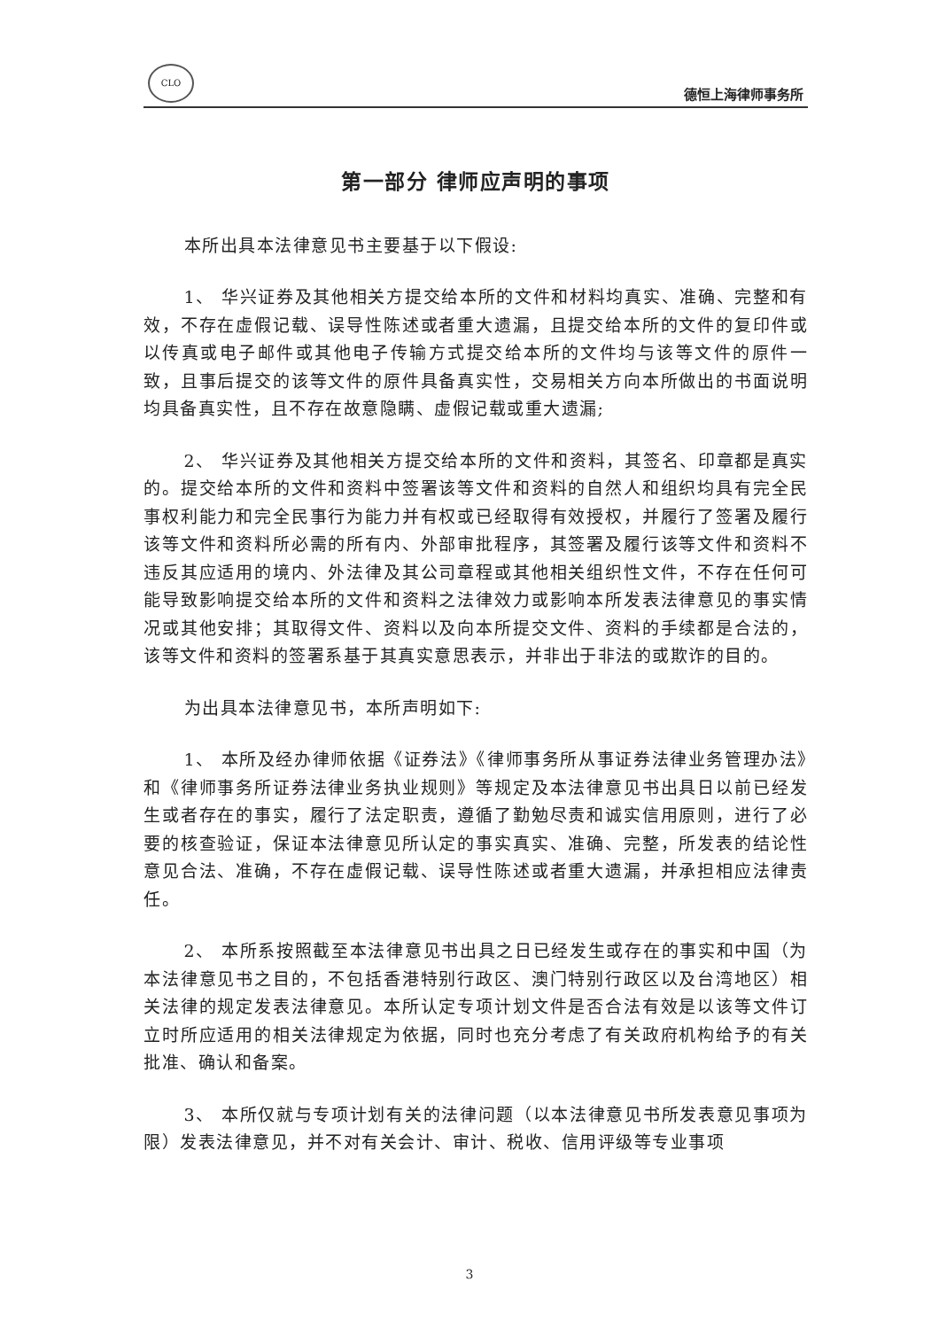CLO
德恒上海律师事务所
第一部分 律师应声明的事项
本所出具本法律意见书主要基于以下假设:
1、 华兴证券及其他相关方提交给本所的文件和材料均真实、准确、完整和有效，不存在虚假记载、误导性陈述或者重大遗漏，且提交给本所的文件的复印件或以传真或电子邮件或其他电子传输方式提交给本所的文件均与该等文件的原件一致，且事后提交的该等文件的原件具备真实性，交易相关方向本所做出的书面说明均具备真实性，且不存在故意隐瞒、虚假记载或重大遗漏;
2、 华兴证券及其他相关方提交给本所的文件和资料，其签名、印章都是真实的。提交给本所的文件和资料中签署该等文件和资料的自然人和组织均具有完全民事权利能力和完全民事行为能力并有权或已经取得有效授权，并履行了签署及履行该等文件和资料所必需的所有内、外部审批程序，其签署及履行该等文件和资料不违反其应适用的境内、外法律及其公司章程或其他相关组织性文件，不存在任何可能导致影响提交给本所的文件和资料之法律效力或影响本所发表法律意见的事实情况或其他安排；其取得文件、资料以及向本所提交文件、资料的手续都是合法的，该等文件和资料的签署系基于其真实意思表示，并非出于非法的或欺诈的目的。
为出具本法律意见书，本所声明如下:
1、 本所及经办律师依据《证券法》《律师事务所从事证券法律业务管理办法》和《律师事务所证券法律业务执业规则》等规定及本法律意见书出具日以前已经发生或者存在的事实，履行了法定职责，遵循了勤勉尽责和诚实信用原则，进行了必要的核查验证，保证本法律意见所认定的事实真实、准确、完整，所发表的结论性意见合法、准确，不存在虚假记载、误导性陈述或者重大遗漏，并承担相应法律责任。
2、 本所系按照截至本法律意见书出具之日已经发生或存在的事实和中国（为本法律意见书之目的，不包括香港特别行政区、澳门特别行政区以及台湾地区）相关法律的规定发表法律意见。本所认定专项计划文件是否合法有效是以该等文件订立时所应适用的相关法律规定为依据，同时也充分考虑了有关政府机构给予的有关批准、确认和备案。
3、 本所仅就与专项计划有关的法律问题（以本法律意见书所发表意见事项为限）发表法律意见，并不对有关会计、审计、税收、信用评级等专业事项
3